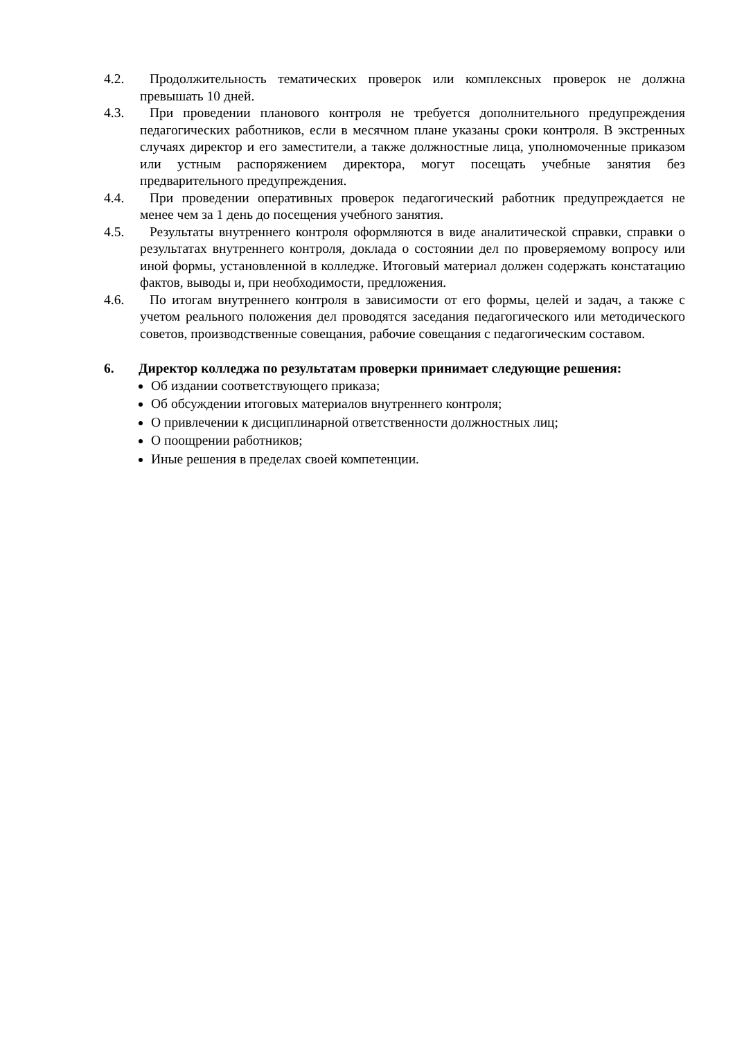4.2. Продолжительность тематических проверок или комплексных проверок не должна превышать 10 дней.
4.3. При проведении планового контроля не требуется дополнительного предупреждения педагогических работников, если в месячном плане указаны сроки контроля. В экстренных случаях директор и его заместители, а также должностные лица, уполномоченные приказом или устным распоряжением директора, могут посещать учебные занятия без предварительного предупреждения.
4.4. При проведении оперативных проверок педагогический работник предупреждается не менее чем за 1 день до посещения учебного занятия.
4.5. Результаты внутреннего контроля оформляются в виде аналитической справки, справки о результатах внутреннего контроля, доклада о состоянии дел по проверяемому вопросу или иной формы, установленной в колледже. Итоговый материал должен содержать констатацию фактов, выводы и, при необходимости, предложения.
4.6. По итогам внутреннего контроля в зависимости от его формы, целей и задач, а также с учетом реального положения дел проводятся заседания педагогического или методического советов, производственные совещания, рабочие совещания с педагогическим составом.
6. Директор колледжа по результатам проверки принимает следующие решения:
Об издании соответствующего приказа;
Об обсуждении итоговых материалов внутреннего контроля;
О привлечении к дисциплинарной ответственности должностных лиц;
О поощрении работников;
Иные решения в пределах своей компетенции.